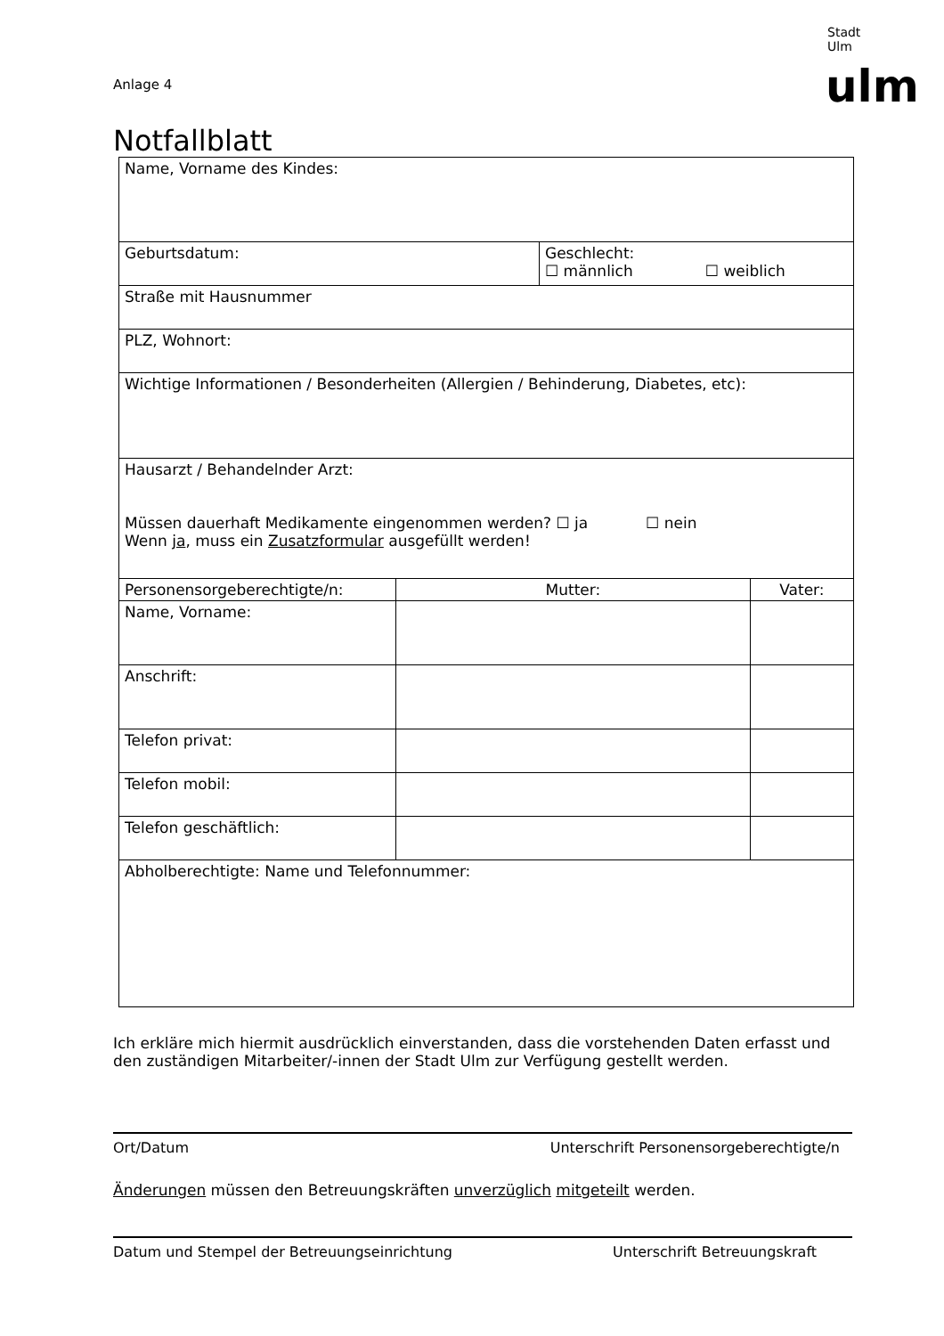Stadt Ulm
Anlage 4 ulm
Notfallblatt
| Name, Vorname des Kindes: | | | |
| Geburtsdatum: | | Geschlecht: ☐ männlich ☐ weiblich | |
| Straße mit Hausnummer | | | |
| PLZ, Wohnort: | | | |
| Wichtige Informationen / Besonderheiten (Allergien / Behinderung, Diabetes, etc): | | | |
| Hausarzt / Behandelnder Arzt: Müssen dauerhaft Medikamente eingenommen werden? ☐ ja ☐ nein Wenn ja , muss ein Zusatzformular ausgefüllt werden! | | | |
| Personensorgeberechtigte/n: | Mutter: | | Vater: |
| Name, Vorname: | | | |
| Anschrift: | | | |
| Telefon privat: | | | |
| Telefon mobil: | | | |
| Telefon geschäftlich: | | | |
| Abholberechtigte: Name und Telefonnummer: | | | |
Ich erkläre mich hiermit ausdrücklich einverstanden, dass die vorstehenden Daten erfasst und den zuständigen Mitarbeiter/-innen der Stadt Ulm zur Verfügung gestellt werden.
Ort/Datum Unterschrift Personensorgeberechtigte/n
Änderungen müssen den Betreuungskräften unverzüglich mitgeteilt werden.
Datum und Stempel der Betreuungseinrichtung Unterschrift Betreuungskraft